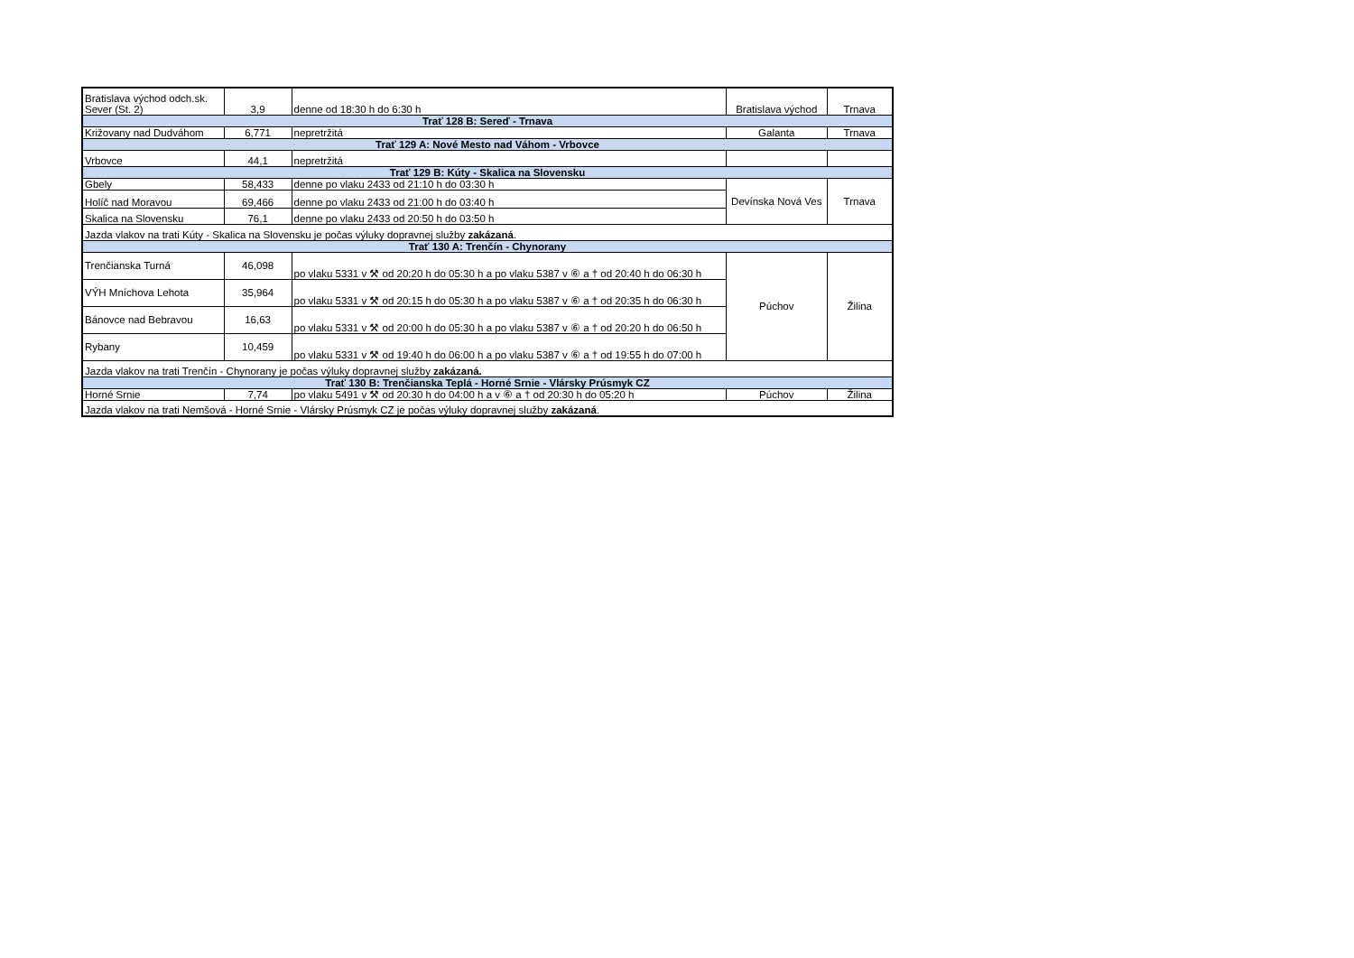| Bratislava východ odch.sk. Sever (St. 2) | 3,9 | denne od 18:30 h do 6:30 h | Bratislava východ | Trnava |
| Trať 128 B: Sereď - Trnava | | | | |
| Križovany nad Dudváhom | 6,771 | nepretržitá | Galanta | Trnava |
| Trať 129 A: Nové Mesto nad Váhom - Vrbovce | | | | |
| Vrbovce | 44,1 | nepretržitá | | |
| Trať 129 B: Kúty - Skalica na Slovensku | | | | |
| Gbely | 58,433 | denne po vlaku 2433 od 21:10 h do 03:30 h | Devínska Nová Ves | Trnava |
| Holíč nad Moravou | 69,466 | denne po vlaku 2433 od 21:00 h do 03:40 h | | |
| Skalica na Slovensku | 76,1 | denne po vlaku 2433 od 20:50 h do 03:50 h | | |
| Jazda vlakov na trati Kúty - Skalica na Slovensku je počas výluky dopravnej služby zakázaná . | | | | |
| Trať 130 A: Trenčín - Chynorany | | | | |
| Trenčianska Turná | 46,098 | po vlaku 5331 v ⚒ od 20:20 h do 05:30 h a po vlaku 5387 v ⑥ a † od 20:40 h do 06:30 h | Púchov | Žilina |
| VÝH Mníchova Lehota | 35,964 | po vlaku 5331 v ⚒ od 20:15 h do 05:30 h a po vlaku 5387 v ⑥ a † od 20:35 h do 06:30 h | | |
| Bánovce nad Bebravou | 16,63 | po vlaku 5331 v ⚒ od 20:00 h do 05:30 h a po vlaku 5387 v ⑥ a † od 20:20 h do 06:50 h | | |
| Rybany | 10,459 | po vlaku 5331 v ⚒ od 19:40 h do 06:00 h a po vlaku 5387 v ⑥ a † od 19:55 h do 07:00 h | | |
| Jazda vlakov na trati Trenčín - Chynorany je počas výluky dopravnej služby zakázaná. | | | | |
| Trať 130 B: Trenčianska Teplá - Horné Srnie - Vlársky Prúsmyk CZ | | | | |
| Horné Srnie | 7,74 | po vlaku 5491 v ⚒ od 20:30 h do 04:00 h a v ⑥ a † od 20:30 h do 05:20 h | Púchov | Žilina |
| Jazda vlakov na trati Nemšová - Horné Srnie - Vlársky Prúsmyk CZ je počas výluky dopravnej služby zakázaná . | | | | |